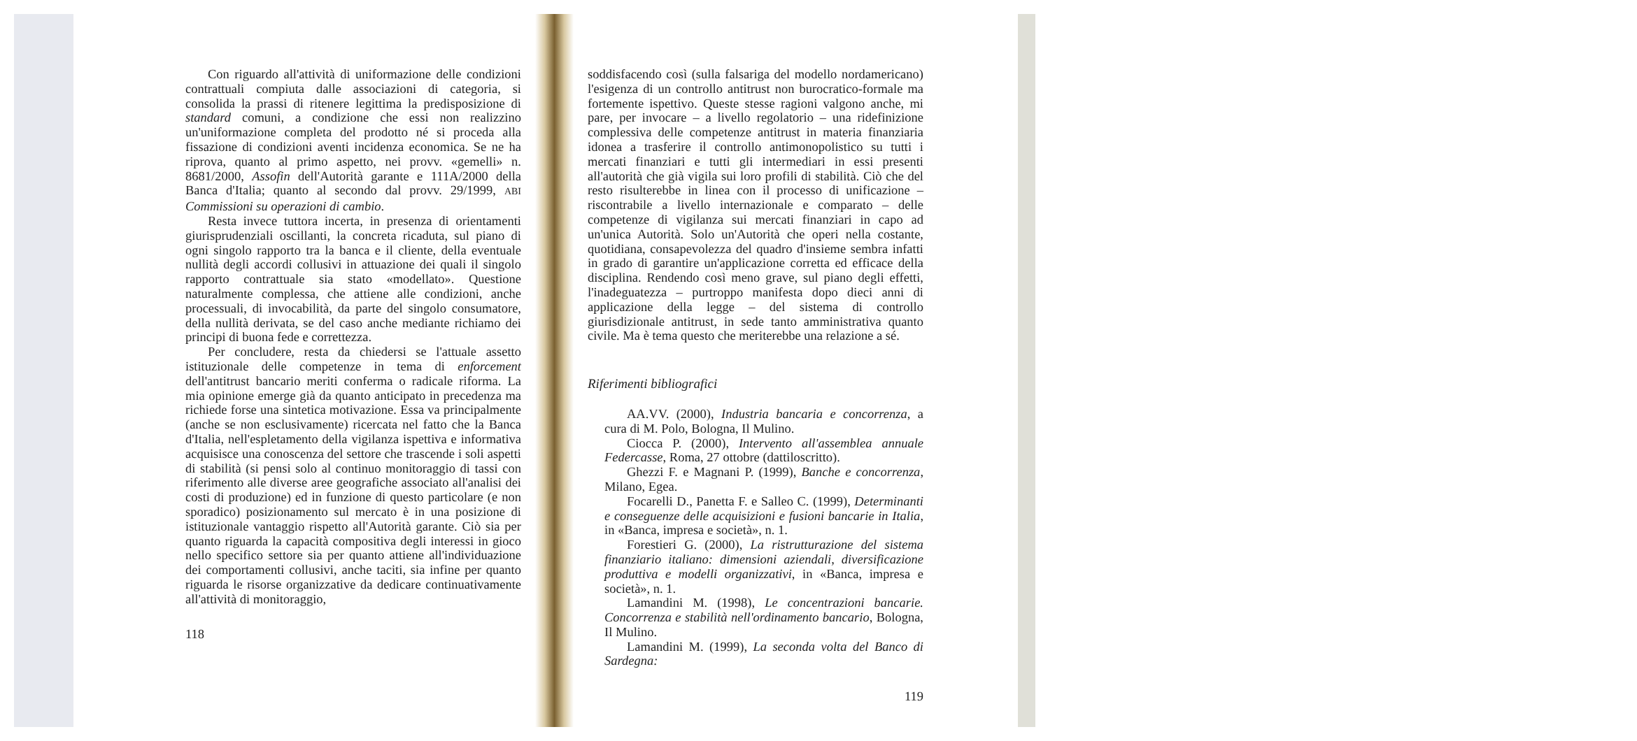Con riguardo all'attività di uniformazione delle condizioni contrattuali compiuta dalle associazioni di categoria, si consolida la prassi di ritenere legittima la predisposizione di standard comuni, a condizione che essi non realizzino un'uniformazione completa del prodotto né si proceda alla fissazione di condizioni aventi incidenza economica. Se ne ha riprova, quanto al primo aspetto, nei provv. «gemelli» n. 8681/2000, Assofin dell'Autorità garante e 111A/2000 della Banca d'Italia; quanto al secondo dal provv. 29/1999, ABI Commissioni su operazioni di cambio.
Resta invece tuttora incerta, in presenza di orientamenti giurisprudenziali oscillanti, la concreta ricaduta, sul piano di ogni singolo rapporto tra la banca e il cliente, della eventuale nullità degli accordi collusivi in attuazione dei quali il singolo rapporto contrattuale sia stato «modellato». Questione naturalmente complessa, che attiene alle condizioni, anche processuali, di invocabilità, da parte del singolo consumatore, della nullità derivata, se del caso anche mediante richiamo dei principi di buona fede e correttezza.
Per concludere, resta da chiedersi se l'attuale assetto istituzionale delle competenze in tema di enforcement dell'antitrust bancario meriti conferma o radicale riforma. La mia opinione emerge già da quanto anticipato in precedenza ma richiede forse una sintetica motivazione. Essa va principalmente (anche se non esclusivamente) ricercata nel fatto che la Banca d'Italia, nell'espletamento della vigilanza ispettiva e informativa acquisisce una conoscenza del settore che trascende i soli aspetti di stabilità (si pensi solo al continuo monitoraggio di tassi con riferimento alle diverse aree geografiche associato all'analisi dei costi di produzione) ed in funzione di questo particolare (e non sporadico) posizionamento sul mercato è in una posizione di istituzionale vantaggio rispetto all'Autorità garante. Ciò sia per quanto riguarda la capacità compositiva degli interessi in gioco nello specifico settore sia per quanto attiene all'individuazione dei comportamenti collusivi, anche taciti, sia infine per quanto riguarda le risorse organizzative da dedicare continuativamente all'attività di monitoraggio,
118
soddisfacendo così (sulla falsariga del modello nordamericano) l'esigenza di un controllo antitrust non burocratico-formale ma fortemente ispettivo. Queste stesse ragioni valgono anche, mi pare, per invocare – a livello regolatorio – una ridefinizione complessiva delle competenze antitrust in materia finanziaria idonea a trasferire il controllo antimonopolistico su tutti i mercati finanziari e tutti gli intermediari in essi presenti all'autorità che già vigila sui loro profili di stabilità. Ciò che del resto risulterebbe in linea con il processo di unificazione – riscontrabile a livello internazionale e comparato – delle competenze di vigilanza sui mercati finanziari in capo ad un'unica Autorità. Solo un'Autorità che operi nella costante, quotidiana, consapevolezza del quadro d'insieme sembra infatti in grado di garantire un'applicazione corretta ed efficace della disciplina. Rendendo così meno grave, sul piano degli effetti, l'inadeguatezza – purtroppo manifesta dopo dieci anni di applicazione della legge – del sistema di controllo giurisdizionale antitrust, in sede tanto amministrativa quanto civile. Ma è tema questo che meriterebbe una relazione a sé.
Riferimenti bibliografici
AA.VV. (2000), Industria bancaria e concorrenza, a cura di M. Polo, Bologna, Il Mulino.
Ciocca P. (2000), Intervento all'assemblea annuale Federcasse, Roma, 27 ottobre (dattiloscritto).
Ghezzi F. e Magnani P. (1999), Banche e concorrenza, Milano, Egea.
Focarelli D., Panetta F. e Salleo C. (1999), Determinanti e conseguenze delle acquisizioni e fusioni bancarie in Italia, in «Banca, impresa e società», n. 1.
Forestieri G. (2000), La ristrutturazione del sistema finanziario italiano: dimensioni aziendali, diversificazione produttiva e modelli organizzativi, in «Banca, impresa e società», n. 1.
Lamandini M. (1998), Le concentrazioni bancarie. Concorrenza e stabilità nell'ordinamento bancario, Bologna, Il Mulino.
Lamandini M. (1999), La seconda volta del Banco di Sardegna:
119